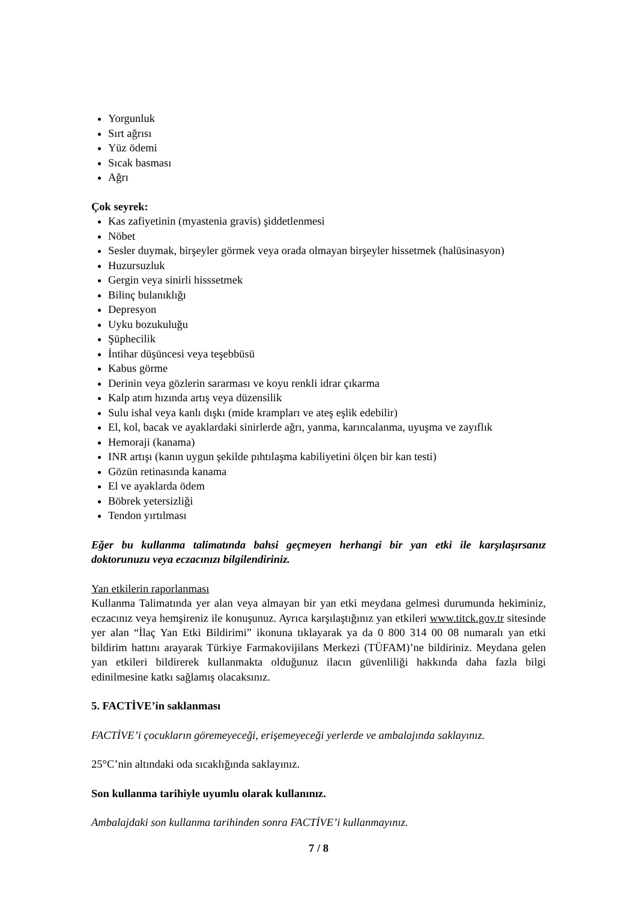Yorgunluk
Sırt ağrısı
Yüz ödemi
Sıcak basması
Ağrı
Çok seyrek:
Kas zafiyetinin (myastenia gravis) şiddetlenmesi
Nöbet
Sesler duymak, birşeyler görmek veya orada olmayan birşeyler hissetmek (halüsinasyon)
Huzursuzluk
Gergin veya sinirli hisssetmek
Bilinç bulanıklığı
Depresyon
Uyku bozukuluğu
Şüphecilik
İntihar düşüncesi veya teşebbüsü
Kabus görme
Derinin veya gözlerin sararması ve koyu renkli idrar çıkarma
Kalp atım hızında artış veya düzensilik
Sulu ishal veya kanlı dışkı (mide krampları ve ateş eşlik edebilir)
El, kol, bacak ve ayaklardaki sinirlerde ağrı, yanma, karıncalanma, uyuşma ve zayıflık
Hemoraji (kanama)
INR artışı (kanın uygun şekilde pıhtılaşma kabiliyetini ölçen bir kan testi)
Gözün retinasında kanama
El ve ayaklarda ödem
Böbrek yetersizliği
Tendon yırtılması
Eğer bu kullanma talimatında bahsi geçmeyen herhangi bir yan etki ile karşılaşırsanız doktorunuzu veya eczacınızı bilgilendiriniz.
Yan etkilerin raporlanması
Kullanma Talimatında yer alan veya almayan bir yan etki meydana gelmesi durumunda hekiminiz, eczacınız veya hemşireniz ile konuşunuz. Ayrıca karşılaştığınız yan etkileri www.titck.gov.tr sitesinde yer alan “İlaç Yan Etki Bildirimi” ikonuna tıklayarak ya da 0 800 314 00 08 numaralı yan etki bildirim hattını arayarak Türkiye Farmakovijilans Merkezi (TÜFAM)’ne bildiriniz. Meydana gelen yan etkileri bildirerek kullanmakta olduğunuz ilacın güvenliliği hakkında daha fazla bilgi edinilmesine katkı sağlamış olacaksınız.
5. FACTİVE’in saklanması
FACTİVE’i çocukların göremeyeceği, erişemeyeceği yerlerde ve ambalajında saklayınız.
25°C’nin altındaki oda sıcaklığında saklayınız.
Son kullanma tarihiyle uyumlu olarak kullanınız.
Ambalajdaki son kullanma tarihinden sonra FACTİVE’i kullanmayınız.
7 / 8